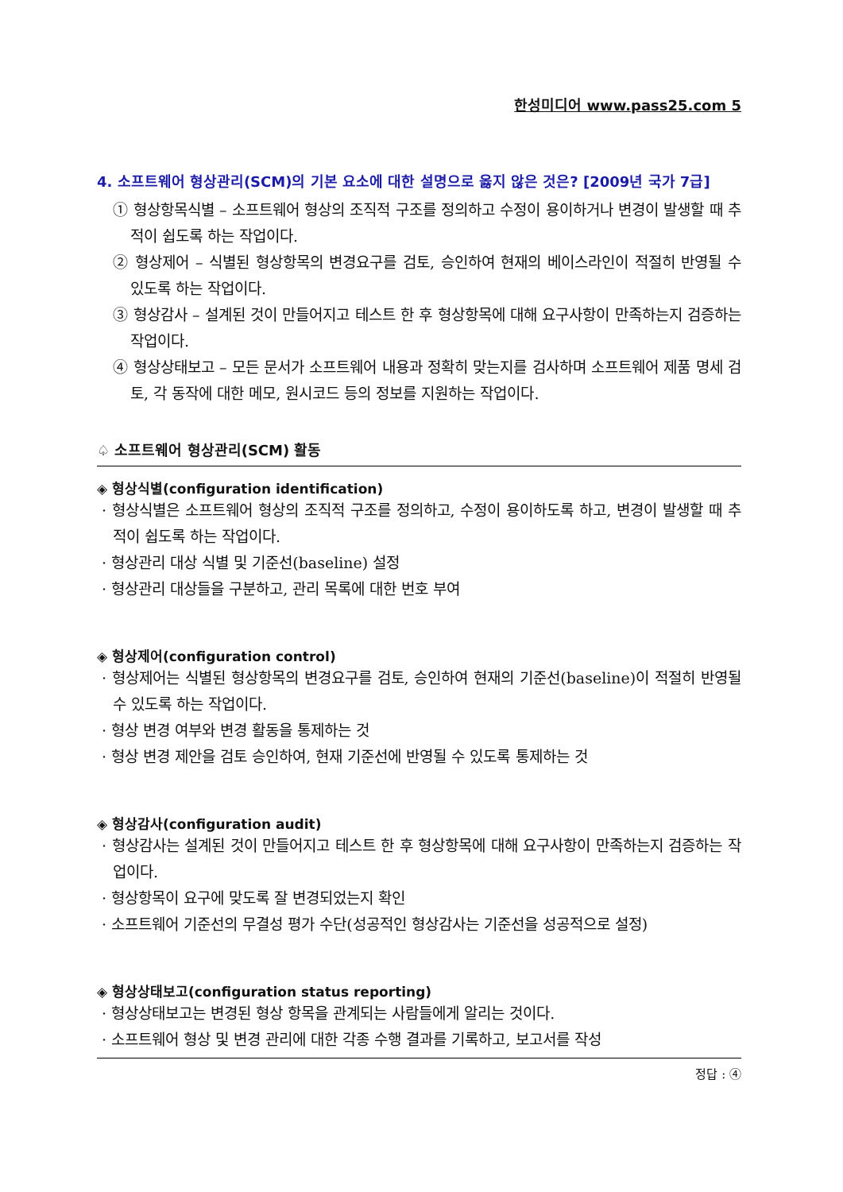한성미디어 www.pass25.com 5
4. 소프트웨어 형상관리(SCM)의 기본 요소에 대한 설명으로 옳지 않은 것은? [2009년 국가 7급]
① 형상항목식별 – 소프트웨어 형상의 조직적 구조를 정의하고 수정이 용이하거나 변경이 발생할 때 추적이 쉽도록 하는 작업이다.
② 형상제어 – 식별된 형상항목의 변경요구를 검토, 승인하여 현재의 베이스라인이 적절히 반영될 수 있도록 하는 작업이다.
③ 형상감사 – 설계된 것이 만들어지고 테스트 한 후 형상항목에 대해 요구사항이 만족하는지 검증하는 작업이다.
④ 형상상태보고 – 모든 문서가 소프트웨어 내용과 정확히 맞는지를 검사하며 소프트웨어 제품 명세 검토, 각 동작에 대한 메모, 원시코드 등의 정보를 지원하는 작업이다.
♤ 소프트웨어 형상관리(SCM) 활동
◈ 형상식별(configuration identification)
· 형상식별은 소프트웨어 형상의 조직적 구조를 정의하고, 수정이 용이하도록 하고, 변경이 발생할 때 추적이 쉽도록 하는 작업이다.
· 형상관리 대상 식별 및 기준선(baseline) 설정
· 형상관리 대상들을 구분하고, 관리 목록에 대한 번호 부여
◈ 형상제어(configuration control)
· 형상제어는 식별된 형상항목의 변경요구를 검토, 승인하여 현재의 기준선(baseline)이 적절히 반영될 수 있도록 하는 작업이다.
· 형상 변경 여부와 변경 활동을 통제하는 것
· 형상 변경 제안을 검토 승인하여, 현재 기준선에 반영될 수 있도록 통제하는 것
◈ 형상감사(configuration audit)
· 형상감사는 설계된 것이 만들어지고 테스트 한 후 형상항목에 대해 요구사항이 만족하는지 검증하는 작업이다.
· 형상항목이 요구에 맞도록 잘 변경되었는지 확인
· 소프트웨어 기준선의 무결성 평가 수단(성공적인 형상감사는 기준선을 성공적으로 설정)
◈ 형상상태보고(configuration status reporting)
· 형상상태보고는 변경된 형상 항목을 관계되는 사람들에게 알리는 것이다.
· 소프트웨어 형상 및 변경 관리에 대한 각종 수행 결과를 기록하고, 보고서를 작성
정답 : ④